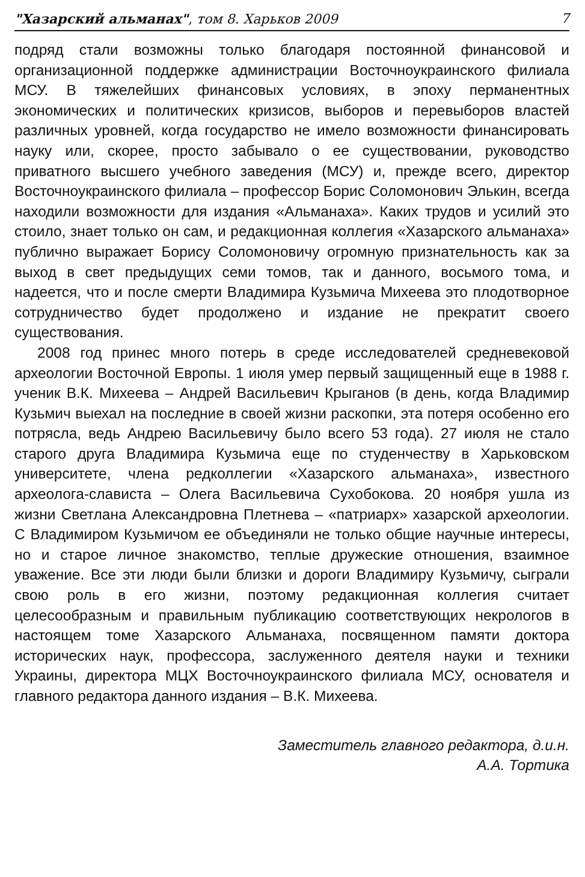"Хазарский альманах", том 8. Харьков 2009 7
подряд стали возможны только благодаря постоянной финансовой и организационной поддержке администрации Восточноукраинского филиала МСУ. В тяжелейших финансовых условиях, в эпоху перманентных экономических и политических кризисов, выборов и перевыборов властей различных уровней, когда государство не имело возможности финансировать науку или, скорее, просто забывало о ее существовании, руководство приватного высшего учебного заведения (МСУ) и, прежде всего, директор Восточноукраинского филиала – профессор Борис Соломонович Элькин, всегда находили возможности для издания «Альманаха». Каких трудов и усилий это стоило, знает только он сам, и редакционная коллегия «Хазарского альманаха» публично выражает Борису Соломоновичу огромную признательность как за выход в свет предыдущих семи томов, так и данного, восьмого тома, и надеется, что и после смерти Владимира Кузьмича Михеева это плодотворное сотрудничество будет продолжено и издание не прекратит своего существования.
2008 год принес много потерь в среде исследователей средневековой археологии Восточной Европы. 1 июля умер первый защищенный еще в 1988 г. ученик В.К. Михеева – Андрей Васильевич Крыганов (в день, когда Владимир Кузьмич выехал на последние в своей жизни раскопки, эта потеря особенно его потрясла, ведь Андрею Васильевичу было всего 53 года). 27 июля не стало старого друга Владимира Кузьмича еще по студенчеству в Харьковском университете, члена редколлегии «Хазарского альманаха», известного археолога-слависта – Олега Васильевича Сухобокова. 20 ноября ушла из жизни Светлана Александровна Плетнева – «патриарх» хазарской археологии. С Владимиром Кузьмичом ее объединяли не только общие научные интересы, но и старое личное знакомство, теплые дружеские отношения, взаимное уважение. Все эти люди были близки и дороги Владимиру Кузьмичу, сыграли свою роль в его жизни, поэтому редакционная коллегия считает целесообразным и правильным публикацию соответствующих некрологов в настоящем томе Хазарского Альманаха, посвященном памяти доктора исторических наук, профессора, заслуженного деятеля науки и техники Украины, директора МЦХ Восточноукраинского филиала МСУ, основателя и главного редактора данного издания – В.К. Михеева.
Заместитель главного редактора, д.и.н.
А.А. Тортика